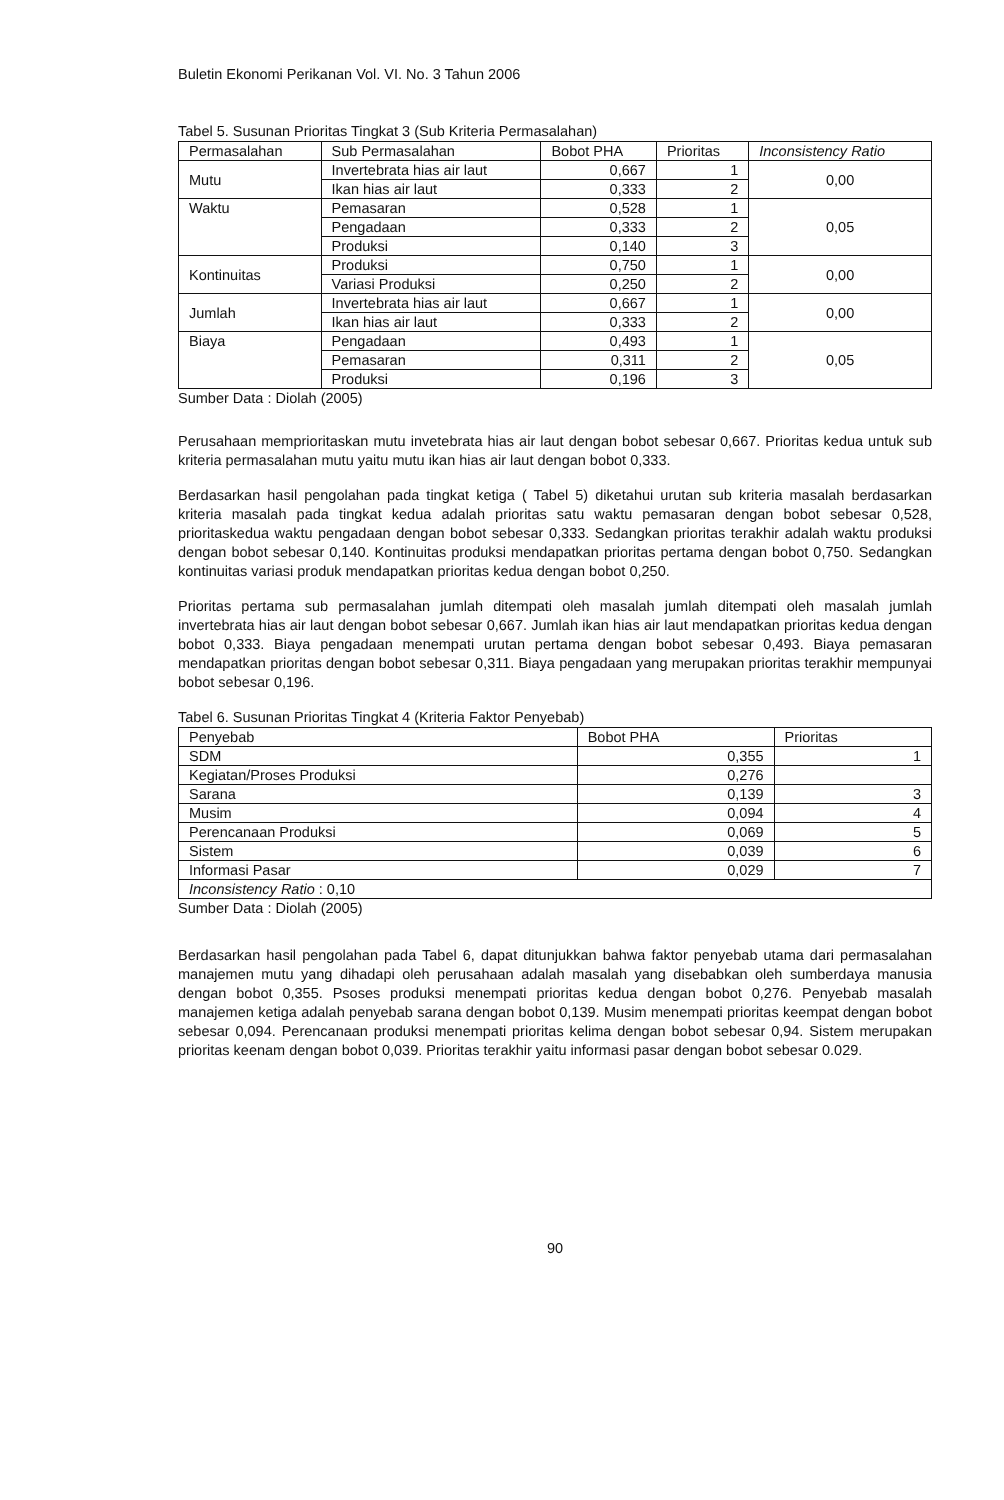Buletin Ekonomi Perikanan Vol. VI. No. 3 Tahun 2006
Tabel 5. Susunan Prioritas Tingkat 3 (Sub Kriteria Permasalahan)
| Permasalahan | Sub Permasalahan | Bobot PHA | Prioritas | Inconsistency Ratio |
| --- | --- | --- | --- | --- |
| Mutu | Invertebrata hias air laut | 0,667 | 1 | 0,00 |
| | Ikan hias air laut | 0,333 | 2 | |
| Waktu | Pemasaran | 0,528 | 1 | 0,05 |
| | Pengadaan | 0,333 | 2 | |
| | Produksi | 0,140 | 3 | |
| Kontinuitas | Produksi | 0,750 | 1 | 0,00 |
| | Variasi Produksi | 0,250 | 2 | |
| Jumlah | Invertebrata hias air laut | 0,667 | 1 | 0,00 |
| | Ikan hias air laut | 0,333 | 2 | |
| Biaya | Pengadaan | 0,493 | 1 | 0,05 |
| | Pemasaran | 0,311 | 2 | |
| | Produksi | 0,196 | 3 | |
Sumber Data : Diolah (2005)
Perusahaan memprioritaskan mutu invetebrata hias air laut dengan bobot sebesar 0,667. Prioritas kedua untuk sub kriteria permasalahan mutu yaitu mutu ikan hias air laut dengan bobot 0,333.
Berdasarkan hasil pengolahan pada tingkat ketiga ( Tabel 5) diketahui urutan sub kriteria masalah berdasarkan kriteria masalah pada tingkat kedua adalah prioritas satu waktu pemasaran dengan bobot sebesar 0,528, prioritaskedua waktu pengadaan dengan bobot sebesar 0,333. Sedangkan prioritas terakhir adalah waktu produksi dengan bobot sebesar 0,140. Kontinuitas produksi mendapatkan prioritas pertama dengan bobot 0,750. Sedangkan kontinuitas variasi produk mendapatkan prioritas kedua dengan bobot 0,250.
Prioritas pertama sub permasalahan jumlah ditempati oleh masalah jumlah ditempati oleh masalah jumlah invertebrata hias air laut dengan bobot sebesar 0,667. Jumlah ikan hias air laut mendapatkan prioritas kedua dengan bobot 0,333. Biaya pengadaan menempati urutan pertama dengan bobot sebesar 0,493. Biaya pemasaran mendapatkan prioritas dengan bobot sebesar 0,311. Biaya pengadaan yang merupakan prioritas terakhir mempunyai bobot sebesar 0,196.
Tabel 6. Susunan Prioritas Tingkat 4 (Kriteria Faktor Penyebab)
| Penyebab | Bobot PHA | Prioritas |
| --- | --- | --- |
| SDM | 0,355 | 1 |
| Kegiatan/Proses Produksi | 0,276 | |
| Sarana | 0,139 | 3 |
| Musim | 0,094 | 4 |
| Perencanaan Produksi | 0,069 | 5 |
| Sistem | 0,039 | 6 |
| Informasi Pasar | 0,029 | 7 |
| Inconsistency Ratio : 0,10 | | |
Sumber Data : Diolah (2005)
Berdasarkan hasil pengolahan pada Tabel 6, dapat ditunjukkan bahwa faktor penyebab utama dari permasalahan manajemen mutu yang dihadapi oleh perusahaan adalah masalah yang disebabkan oleh sumberdaya manusia dengan bobot 0,355. Psoses produksi menempati prioritas kedua dengan bobot 0,276. Penyebab masalah manajemen ketiga adalah penyebab sarana dengan bobot 0,139. Musim menempati prioritas keempat dengan bobot sebesar 0,094. Perencanaan produksi menempati prioritas kelima dengan bobot sebesar 0,94. Sistem merupakan prioritas keenam dengan bobot 0,039. Prioritas terakhir yaitu informasi pasar dengan bobot sebesar 0.029.
90